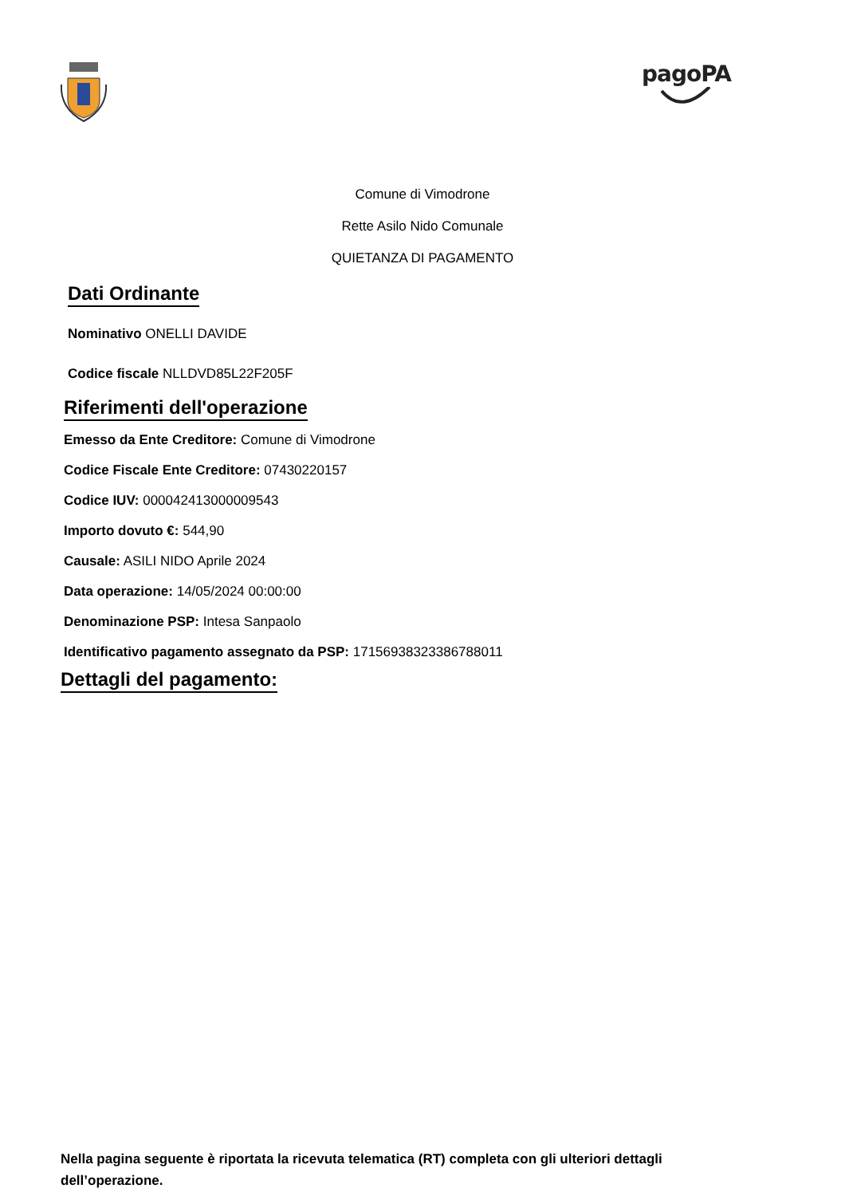pagoPA
Comune di Vimodrone
Rette Asilo Nido Comunale
QUIETANZA DI PAGAMENTO
Dati Ordinante
Nominativo ONELLI DAVIDE
Codice fiscale NLLDVD85L22F205F
Riferimenti dell'operazione
Emesso da Ente Creditore: Comune di Vimodrone
Codice Fiscale Ente Creditore: 07430220157
Codice IUV: 000042413000009543
Importo dovuto €: 544,90
Causale: ASILI NIDO Aprile 2024
Data operazione: 14/05/2024 00:00:00
Denominazione PSP: Intesa Sanpaolo
Identificativo pagamento assegnato da PSP: 17156938323386788011
Dettagli del pagamento:
Nella pagina seguente è riportata la ricevuta telematica (RT) completa con gli ulteriori dettagli dell’operazione.